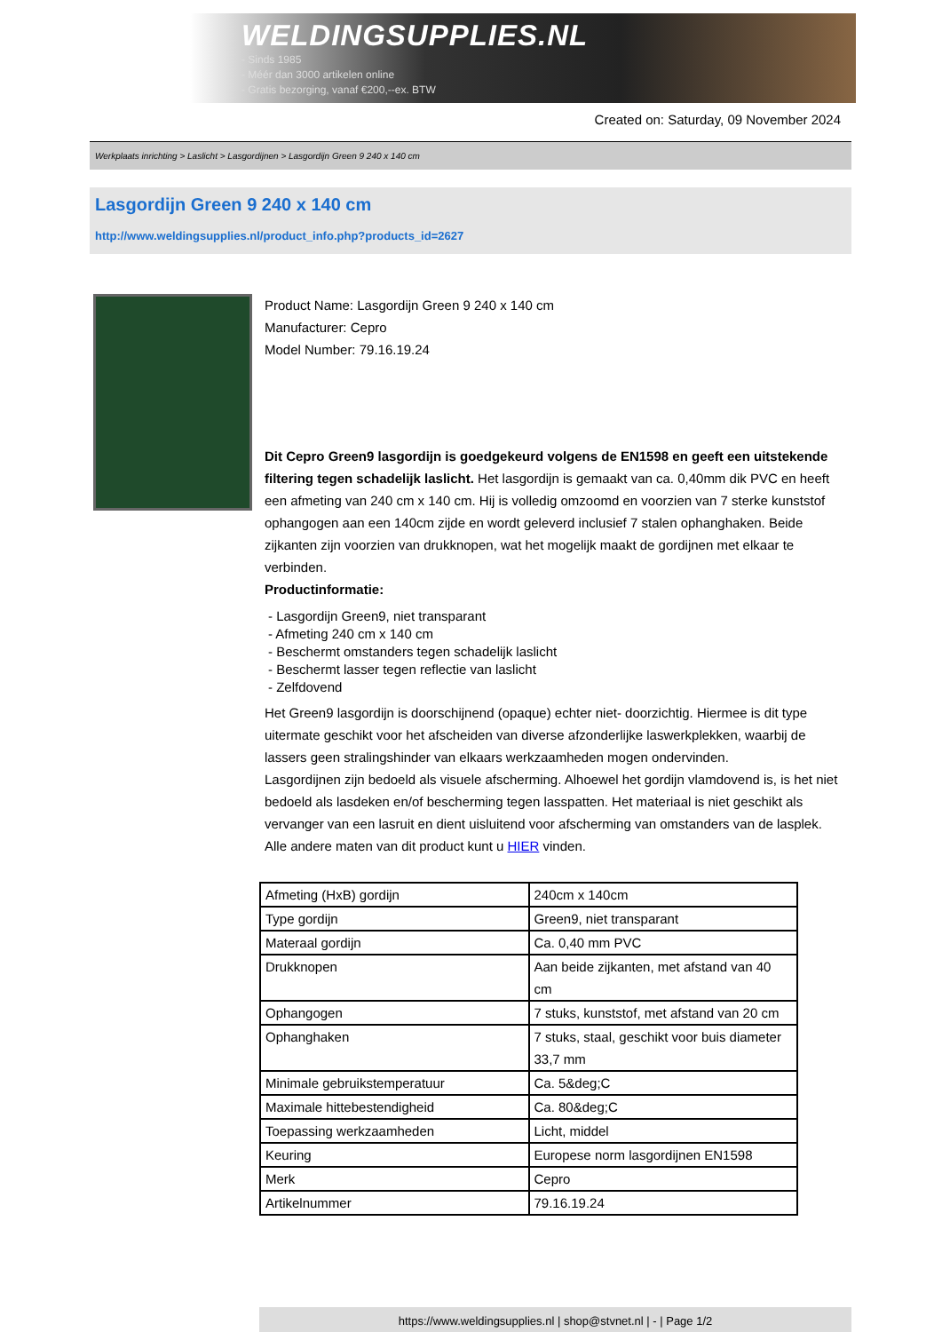WELDINGSUPPLIES.NL
- Sinds 1985
- Méér dan 3000 artikelen online
- Gratis bezorging, vanaf €200,--ex. BTW
Created on: Saturday, 09 November 2024
Werkplaats inrichting > Laslicht > Lasgordijnen > Lasgordijn Green 9 240 x 140 cm
Lasgordijn Green 9 240 x 140 cm
http://www.weldingsupplies.nl/product_info.php?products_id=2627
Product Name: Lasgordijn Green 9 240 x 140 cm
Manufacturer: Cepro
Model Number: 79.16.19.24
Dit Cepro Green9 lasgordijn is goedgekeurd volgens de EN1598 en geeft een uitstekende filtering tegen schadelijk laslicht. Het lasgordijn is gemaakt van ca. 0,40mm dik PVC en heeft een afmeting van 240 cm x 140 cm. Hij is volledig omzoomd en voorzien van 7 sterke kunststof ophangogen aan een 140cm zijde en wordt geleverd inclusief 7 stalen ophanghaken. Beide zijkanten zijn voorzien van drukknopen, wat het mogelijk maakt de gordijnen met elkaar te verbinden.
Productinformatie:
- Lasgordijn Green9, niet transparant
- Afmeting 240 cm x 140 cm
- Beschermt omstanders tegen schadelijk laslicht
- Beschermt lasser tegen reflectie van laslicht
- Zelfdovend
Het Green9 lasgordijn is doorschijnend (opaque) echter niet- doorzichtig. Hiermee is dit type uitermate geschikt voor het afscheiden van diverse afzonderlijke laswerkplekken, waarbij de lassers geen stralingshinder van elkaars werkzaamheden mogen ondervinden.
Lasgordijnen zijn bedoeld als visuele afscherming. Alhoewel het gordijn vlamdovend is, is het niet bedoeld als lasdeken en/of bescherming tegen lasspatten. Het materiaal is niet geschikt als vervanger van een lasruit en dient uisluitend voor afscherming van omstanders van de lasplek.
Alle andere maten van dit product kunt u HIER vinden.
| Afmeting (HxB) gordijn | 240cm x 140cm |
| Type gordijn | Green9, niet transparant |
| Materaal gordijn | Ca. 0,40 mm PVC |
| Drukknopen | Aan beide zijkanten, met afstand van 40 cm |
| Ophangogen | 7 stuks, kunststof, met afstand van 20 cm |
| Ophanghaken | 7 stuks, staal, geschikt voor buis diameter 33,7 mm |
| Minimale gebruikstemperatuur | Ca. 5&deg;C |
| Maximale hittebestendigheid | Ca. 80&deg;C |
| Toepassing werkzaamheden | Licht, middel |
| Keuring | Europese norm lasgordijnen EN1598 |
| Merk | Cepro |
| Artikelnummer | 79.16.19.24 |
https://www.weldingsupplies.nl | shop@stvnet.nl | - | Page 1/2